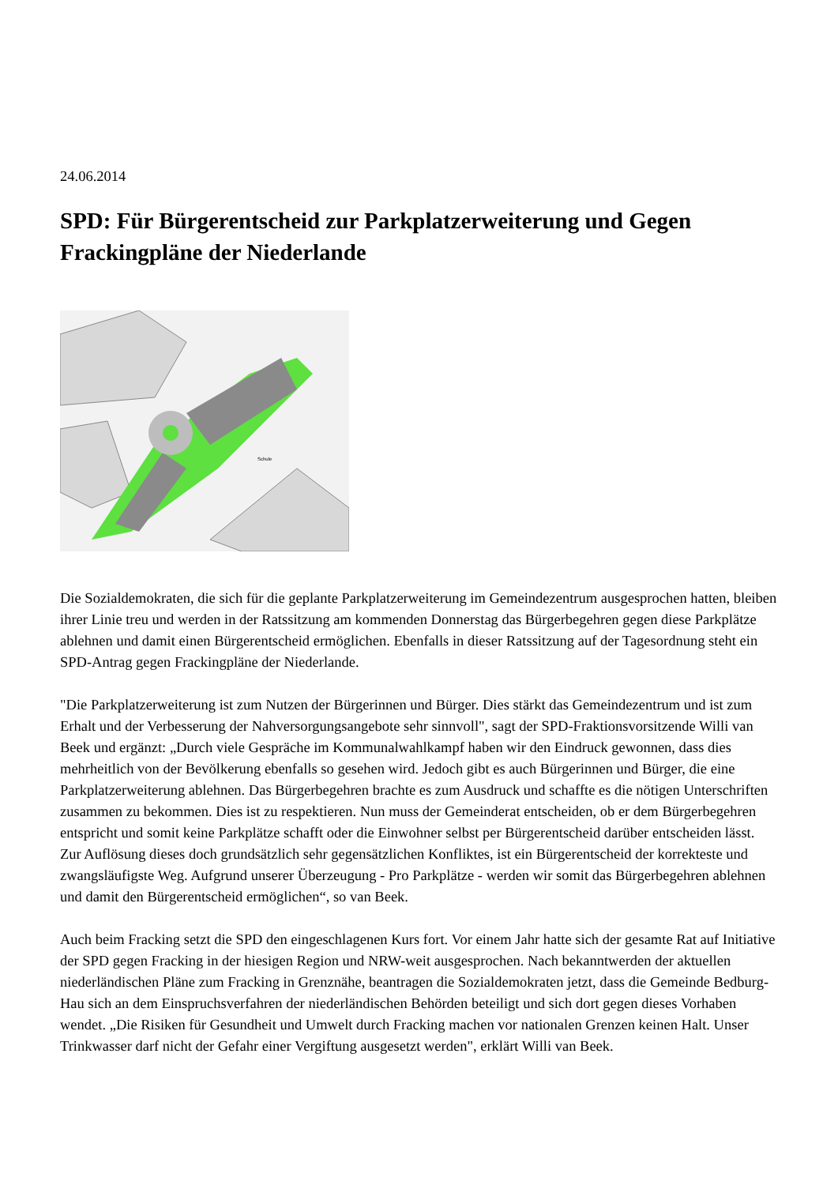24.06.2014
SPD: Für Bürgerentscheid zur Parkplatzerweiterung und Gegen Frackingpläne der Niederlande
Schule
Die Sozialdemokraten, die sich für die geplante Parkplatzerweiterung im Gemeindezentrum ausgesprochen hatten, bleiben ihrer Linie treu und werden in der Ratssitzung am kommenden Donnerstag das Bürgerbegehren gegen diese Parkplätze ablehnen und damit einen Bürgerentscheid ermöglichen. Ebenfalls in dieser Ratssitzung auf der Tagesordnung steht ein SPD-Antrag gegen Frackingpläne der Niederlande.
"Die Parkplatzerweiterung ist zum Nutzen der Bürgerinnen und Bürger. Dies stärkt das Gemeindezentrum und ist zum Erhalt und der Verbesserung der Nahversorgungsangebote sehr sinnvoll", sagt der SPD-Fraktionsvorsitzende Willi van Beek und ergänzt: „Durch viele Gespräche im Kommunalwahlkampf haben wir den Eindruck gewonnen, dass dies mehrheitlich von der Bevölkerung ebenfalls so gesehen wird. Jedoch gibt es auch Bürgerinnen und Bürger, die eine Parkplatzerweiterung ablehnen. Das Bürgerbegehren brachte es zum Ausdruck und schaffte es die nötigen Unterschriften zusammen zu bekommen. Dies ist zu respektieren. Nun muss der Gemeinderat entscheiden, ob er dem Bürgerbegehren entspricht und somit keine Parkplätze schafft oder die Einwohner selbst per Bürgerentscheid darüber entscheiden lässt. Zur Auflösung dieses doch grundsätzlich sehr gegensätzlichen Konfliktes, ist ein Bürgerentscheid der korrekteste und zwangsläufigste Weg. Aufgrund unserer Überzeugung - Pro Parkplätze - werden wir somit das Bürgerbegehren ablehnen und damit den Bürgerentscheid ermöglichen“, so van Beek.
Auch beim Fracking setzt die SPD den eingeschlagenen Kurs fort. Vor einem Jahr hatte sich der gesamte Rat auf Initiative der SPD gegen Fracking in der hiesigen Region und NRW-weit ausgesprochen. Nach bekanntwerden der aktuellen niederländischen Pläne zum Fracking in Grenznähe, beantragen die Sozialdemokraten jetzt, dass die Gemeinde Bedburg-Hau sich an dem Einspruchsverfahren der niederländischen Behörden beteiligt und sich dort gegen dieses Vorhaben wendet. „Die Risiken für Gesundheit und Umwelt durch Fracking machen vor nationalen Grenzen keinen Halt. Unser Trinkwasser darf nicht der Gefahr einer Vergiftung ausgesetzt werden", erklärt Willi van Beek.